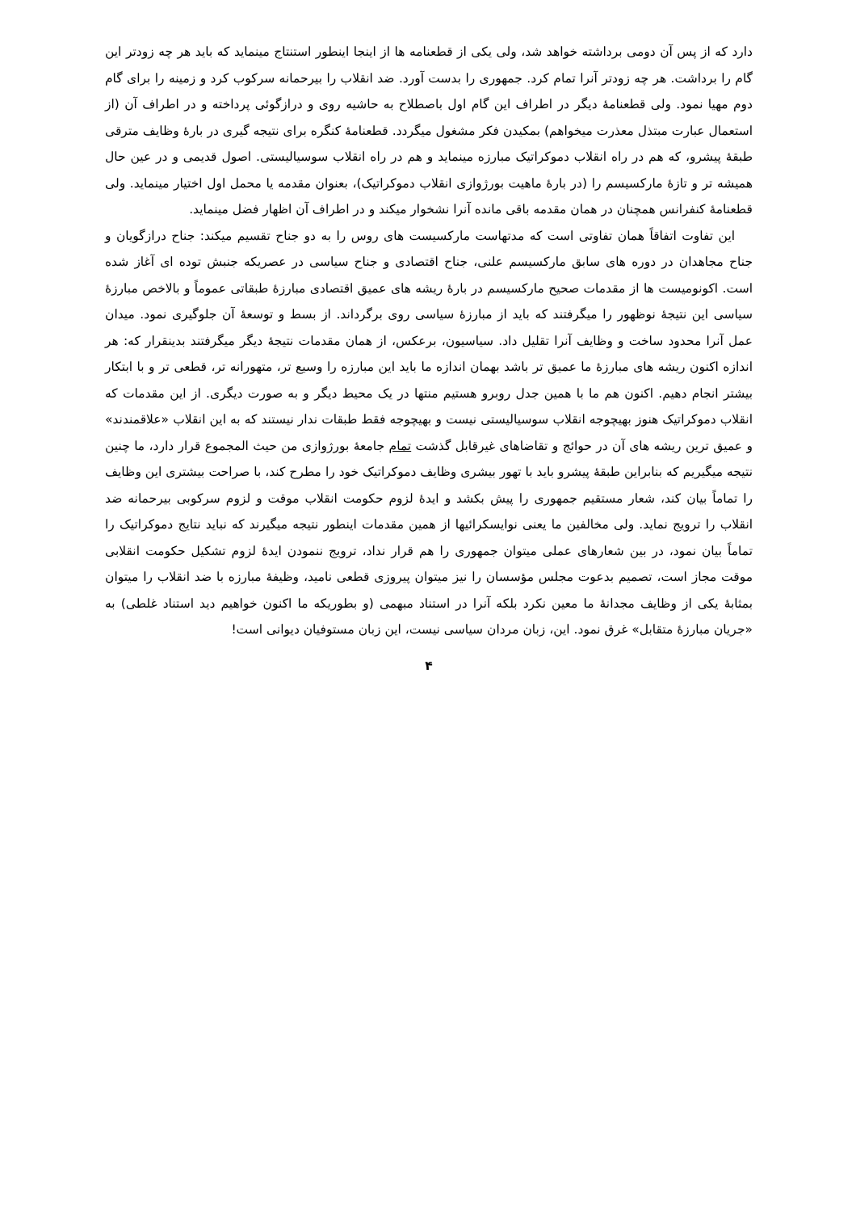دارد که از پس آن دومی برداشته خواهد شد، ولی یکی از قطعنامه ها از اینجا اینطور استنتاج مینماید که باید هر چه زودتر این گام را برداشت. هر چه زودتر آنرا تمام کرد. جمهوری را بدست آورد. ضد انقلاب را بیرحمانه سرکوب کرد و زمینه را برای گام دوم مهیا نمود. ولی قطعنامهٔ دیگر در اطراف این گام اول باصطلاح به حاشیه روی و درازگوئی پرداخته و در اطراف آن (از استعمال عبارت مبتذل معذرت میخواهم) بمکیدن فکر مشغول میگردد. قطعنامهٔ کنگره برای نتیجه گیری در بارهٔ وظایف مترقی طبقهٔ پیشرو، که هم در راه انقلاب دموکراتیک مبارزه مینماید و هم در راه انقلاب سوسیالیستی. اصول قدیمی و در عین حال همیشه تر و تازهٔ مارکسیسم را (در بارهٔ ماهیت بورژوازی انقلاب دموکراتیک)، بعنوان مقدمه یا محمل اول اختیار مینماید. ولی قطعنامهٔ کنفرانس همچنان در همان مقدمه باقی مانده آنرا نشخوار میکند و در اطراف آن اظهار فضل مینماید.
این تفاوت اتفاقاً همان تفاوتی است که مدتهاست مارکسیست های روس را به دو جناح تقسیم میکند: جناح درازگویان و جناح مجاهدان در دوره های سابق مارکسیسم علنی، جناح اقتصادی و جناح سیاسی در عصریکه جنبش توده ای آغاز شده است. اکونومیست ها از مقدمات صحیح مارکسیسم در بارهٔ ریشه های عمیق اقتصادی مبارزهٔ طبقاتی عموماً و بالاخص مبارزهٔ سیاسی این نتیجهٔ نوظهور را میگرفتند که باید از مبارزهٔ سیاسی روی برگرداند. از بسط و توسعهٔ آن جلوگیری نمود. میدان عمل آنرا محدود ساخت و وظایف آنرا تقلیل داد. سیاسیون، برعکس، از همان مقدمات نتیجهٔ دیگر میگرفتند بدینقرار که: هر اندازه اکنون ریشه های مبارزهٔ ما عمیق تر باشد بهمان اندازه ما باید این مبارزه را وسیع تر، متهورانه تر، قطعی تر و با ابتکار بیشتر انجام دهیم. اکنون هم ما با همین جدل روبرو هستیم منتها در یک محیط دیگر و به صورت دیگری. از این مقدمات که انقلاب دموکراتیک هنوز بهیچوجه انقلاب سوسیالیستی نیست و بهیچوجه فقط طبقات ندار نیستند که به این انقلاب «علاقمندند» و عمیق ترین ریشه های آن در حوائج و تقاضاهای غیرقابل گذشت تمام جامعهٔ بورژوازی من حیث المجموع قرار دارد، ما چنین نتیجه میگیریم که بنابراین طبقهٔ پیشرو باید با تهور بیشری وظایف دموکراتیک خود را مطرح کند، با صراحت بیشتری این وظایف را تماماً بیان کند، شعار مستقیم جمهوری را پیش بکشد و ایدهٔ لزوم حکومت انقلاب موقت و لزوم سرکوبی بیرحمانه ضد انقلاب را ترویج نماید. ولی مخالفین ما یعنی نوایسکرائیها از همین مقدمات اینطور نتیجه میگیرند که نباید نتایج دموکراتیک را تماماً بیان نمود، در بین شعارهای عملی میتوان جمهوری را هم قرار نداد، ترویج ننمودن ایدهٔ لزوم تشکیل حکومت انقلابی موقت مجاز است، تصمیم بدعوت مجلس مؤسسان را نیز میتوان پیروزی قطعی نامید، وظیفهٔ مبارزه با ضد انقلاب را میتوان بمثابهٔ یکی از وظایف مجدانهٔ ما معین نکرد بلکه آنرا در استناد مبهمی (و بطوریکه ما اکنون خواهیم دید استناد غلطی) به «جریان مبارزهٔ متقابل» غرق نمود. این، زبان مردان سیاسی نیست، این زبان مستوفیان دیوانی است!
۴